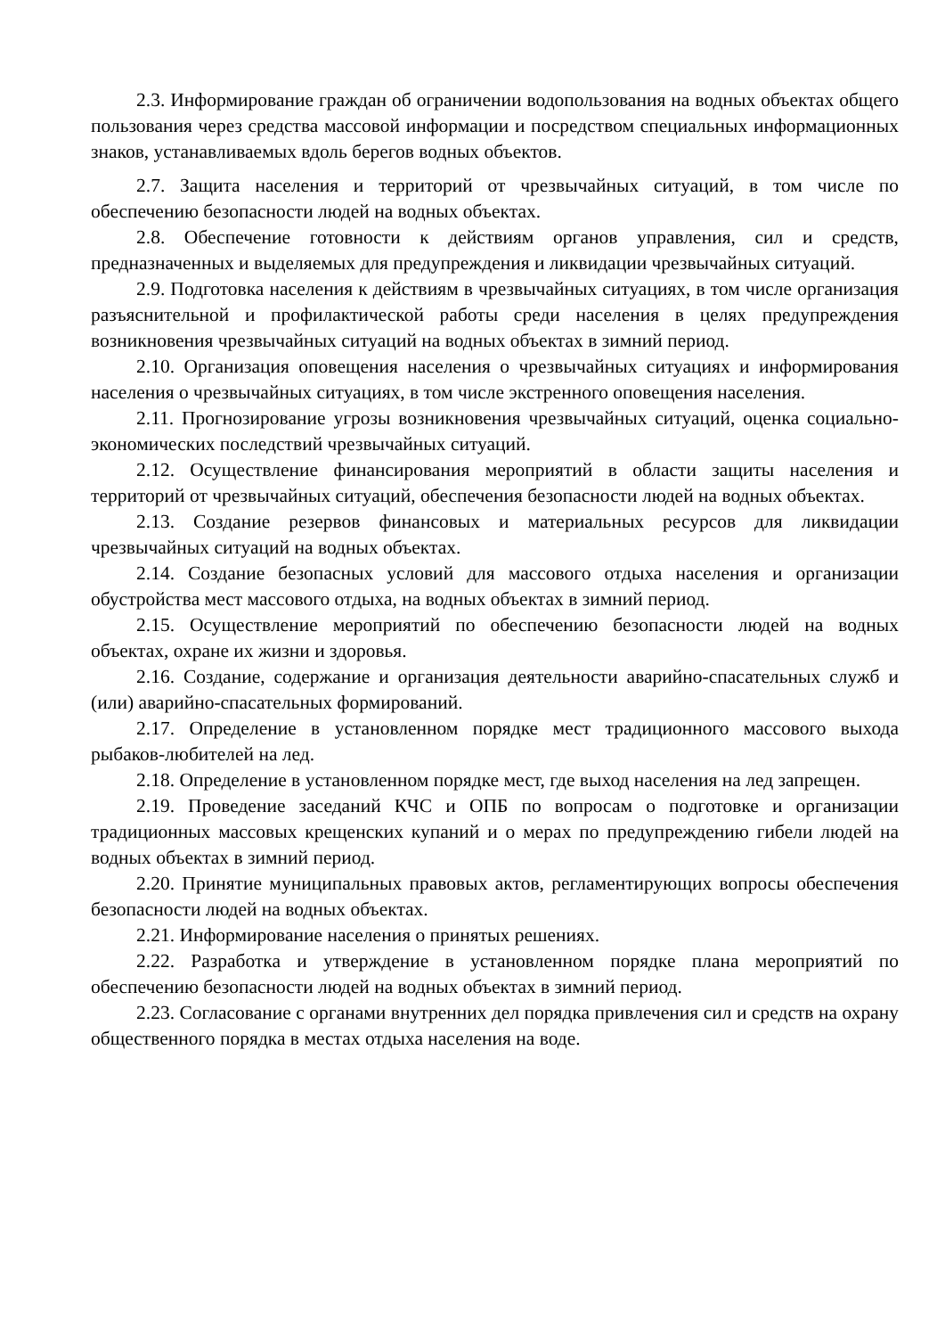2.3. Информирование граждан об ограничении водопользования на водных объектах общего пользования через средства массовой информации и посредством специальных информационных знаков, устанавливаемых вдоль берегов водных объектов.
2.7. Защита населения и территорий от чрезвычайных ситуаций, в том числе по обеспечению безопасности людей на водных объектах.
2.8. Обеспечение готовности к действиям органов управления, сил и средств, предназначенных и выделяемых для предупреждения и ликвидации чрезвычайных ситуаций.
2.9. Подготовка населения к действиям в чрезвычайных ситуациях, в том числе организация разъяснительной и профилактической работы среди населения в целях предупреждения возникновения чрезвычайных ситуаций на водных объектах в зимний период.
2.10. Организация оповещения населения о чрезвычайных ситуациях и информирования населения о чрезвычайных ситуациях, в том числе экстренного оповещения населения.
2.11. Прогнозирование угрозы возникновения чрезвычайных ситуаций, оценка социально-экономических последствий чрезвычайных ситуаций.
2.12. Осуществление финансирования мероприятий в области защиты населения и территорий от чрезвычайных ситуаций, обеспечения безопасности людей на водных объектах.
2.13. Создание резервов финансовых и материальных ресурсов для ликвидации чрезвычайных ситуаций на водных объектах.
2.14. Создание безопасных условий для массового отдыха населения и организации обустройства мест массового отдыха, на водных объектах в зимний период.
2.15. Осуществление мероприятий по обеспечению безопасности людей на водных объектах, охране их жизни и здоровья.
2.16. Создание, содержание и организация деятельности аварийно-спасательных служб и (или) аварийно-спасательных формирований.
2.17. Определение в установленном порядке мест традиционного массового выхода рыбаков-любителей на лед.
2.18. Определение в установленном порядке мест, где выход населения на лед запрещен.
2.19. Проведение заседаний КЧС и ОПБ по вопросам о подготовке и организации традиционных массовых крещенских купаний и о мерах по предупреждению гибели людей на водных объектах в зимний период.
2.20. Принятие муниципальных правовых актов, регламентирующих вопросы обеспечения безопасности людей на водных объектах.
2.21. Информирование населения о принятых решениях.
2.22. Разработка и утверждение в установленном порядке плана мероприятий по обеспечению безопасности людей на водных объектах в зимний период.
2.23. Согласование с органами внутренних дел порядка привлечения сил и средств на охрану общественного порядка в местах отдыха населения на воде.